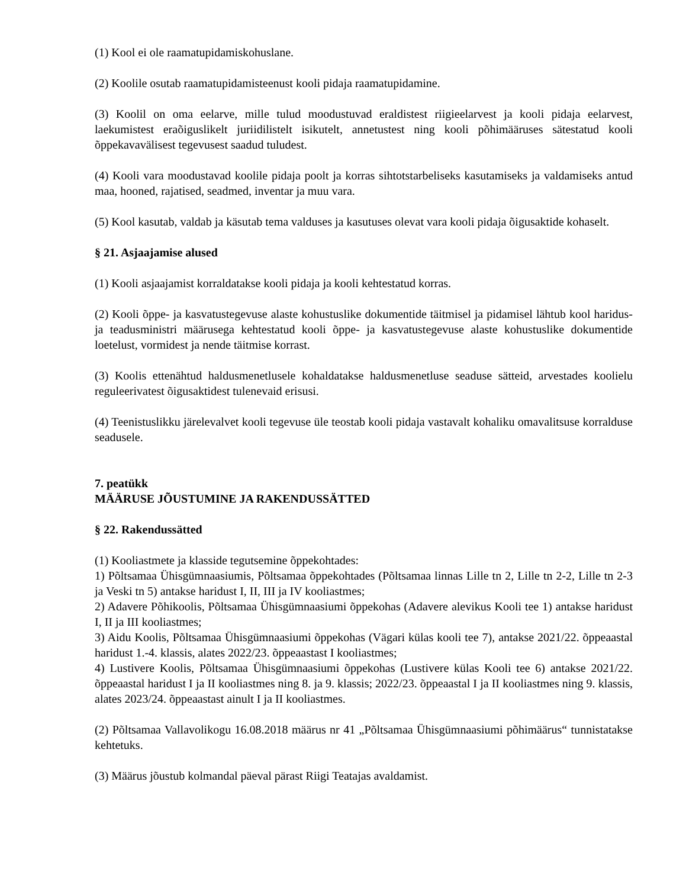(1) Kool ei ole raamatupidamiskohuslane.
(2) Koolile osutab raamatupidamisteenust kooli pidaja raamatupidamine.
(3) Koolil on oma eelarve, mille tulud moodustuvad eraldistest riigieelarvest ja kooli pidaja eelarvest, laekumistest eraõiguslikelt juriidilistelt isikutelt, annetustest ning kooli põhimääruses sätestatud kooli õppekavavälisest tegevusest saadud tuludest.
(4) Kooli vara moodustavad koolile pidaja poolt ja korras sihtotstarbeliseks kasutamiseks ja valdamiseks antud maa, hooned, rajatised, seadmed, inventar ja muu vara.
(5) Kool kasutab, valdab ja käsutab tema valduses ja kasutuses olevat vara kooli pidaja õigusaktide kohaselt.
§ 21. Asjaajamise alused
(1) Kooli asjaajamist korraldatakse kooli pidaja ja kooli kehtestatud korras.
(2) Kooli õppe- ja kasvatustegevuse alaste kohustuslike dokumentide täitmisel ja pidamisel lähtub kool haridus- ja teadusministri määrusega kehtestatud kooli õppe- ja kasvatustegevuse alaste kohustuslike dokumentide loetelust, vormidest ja nende täitmise korrast.
(3) Koolis ettenähtud haldusmenetlusele kohaldatakse haldusmenetluse seaduse sätteid, arvestades koolielu reguleerivatest õigusaktidest tulenevaid erisusi.
(4) Teenistuslikku järelevalvet kooli tegevuse üle teostab kooli pidaja vastavalt kohaliku omavalitsuse korralduse seadusele.
7. peatükk
MÄÄRUSE JÕUSTUMINE JA RAKENDUSSÄTTED
§ 22. Rakendussätted
(1) Kooliastmete ja klasside tegutsemine õppekohtades:
1) Põltsamaa Ühisgümnaasiumis, Põltsamaa õppekohtades (Põltsamaa linnas Lille tn 2, Lille tn 2-2, Lille tn 2-3 ja Veski tn 5) antakse haridust I, II, III ja IV kooliastmes;
2) Adavere Põhikoolis, Põltsamaa Ühisgümnaasiumi õppekohas (Adavere alevikus Kooli tee 1) antakse haridust I, II ja III kooliastmes;
3) Aidu Koolis, Põltsamaa Ühisgümnaasiumi õppekohas (Vägari külas kooli tee 7), antakse 2021/22. õppeaastal haridust 1.-4. klassis, alates 2022/23. õppeaastast I kooliastmes;
4) Lustivere Koolis, Põltsamaa Ühisgümnaasiumi õppekohas (Lustivere külas Kooli tee 6) antakse 2021/22. õppeaastal haridust I ja II kooliastmes ning 8. ja 9. klassis; 2022/23. õppeaastal I ja II kooliastmes ning 9. klassis, alates 2023/24. õppeaastast ainult I ja II kooliastmes.
(2) Põltsamaa Vallavolikogu 16.08.2018 määrus nr 41 „Põltsamaa Ühisgümnaasiumi põhimäärus“ tunnistatakse kehtetuks.
(3) Määrus jõustub kolmandal päeval pärast Riigi Teatajas avaldamist.